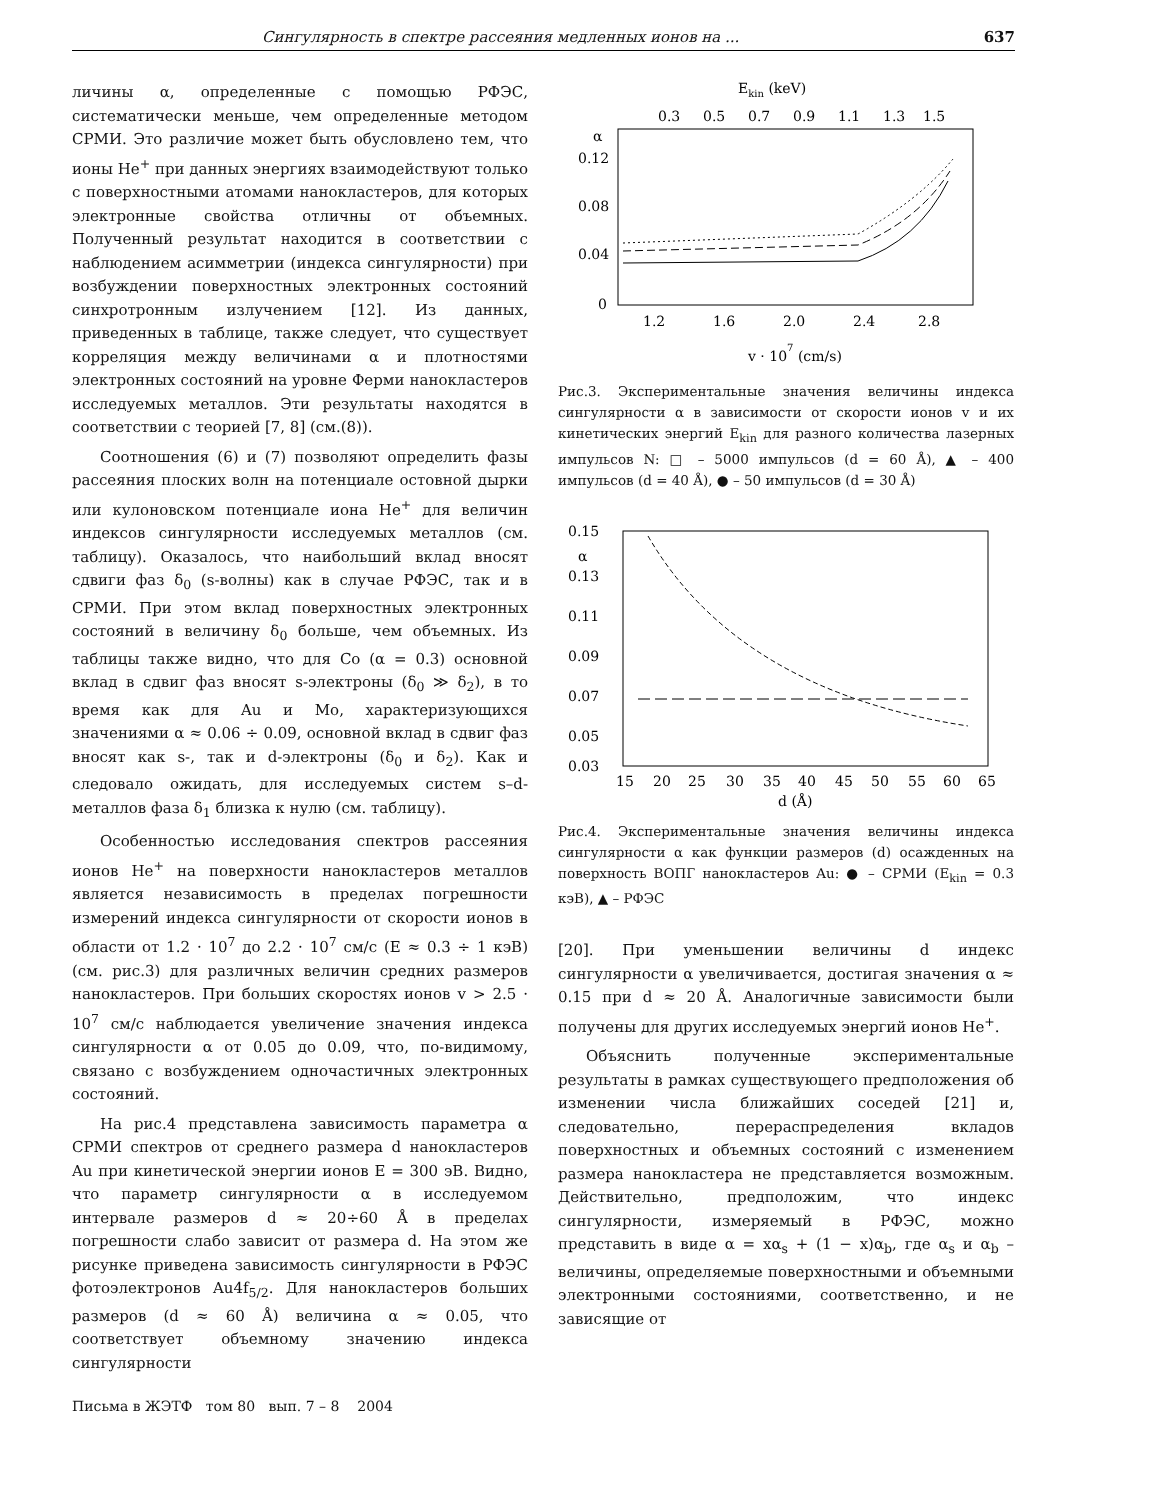Сингулярность в спектре рассеяния медленных ионов на ... 637
личины α, определенные с помощью РФЭС, систематически меньше, чем определенные методом СРМИ. Это различие может быть обусловлено тем, что ионы He<sup>+</sup> при данных энергиях взаимодействуют только с поверхностными атомами нанокластеров, для которых электронные свойства отличны от объемных. Полученный результат находится в соответствии с наблюдением асимметрии (индекса сингулярности) при возбуждении поверхностных электронных состояний синхротронным излучением [12]. Из данных, приведенных в таблице, также следует, что существует корреляция между величинами α и плотностями электронных состояний на уровне Ферми нанокластеров исследуемых металлов. Эти результаты находятся в соответствии с теорией [7, 8] (см.(8)).
Соотношения (6) и (7) позволяют определить фазы рассеяния плоских волн на потенциале остовной дырки или кулоновском потенциале иона He<sup>+</sup> для величин индексов сингулярности исследуемых металлов (см. таблицу). Оказалось, что наибольший вклад вносят сдвиги фаз δ<sub>0</sub> (s-волны) как в случае РФЭС, так и в СРМИ. При этом вклад поверхностных электронных состояний в величину δ<sub>0</sub> больше, чем объемных. Из таблицы также видно, что для Co (α = 0.3) основной вклад в сдвиг фаз вносят s-электроны (δ<sub>0</sub> ≫ δ<sub>2</sub>), в то время как для Au и Mo, характеризующихся значениями α ≈ 0.06 ÷ 0.09, основной вклад в сдвиг фаз вносят как s-, так и d-электроны (δ<sub>0</sub> и δ<sub>2</sub>). Как и следовало ожидать, для исследуемых систем s–d-металлов фаза δ<sub>1</sub> близка к нулю (см. таблицу).
Особенностью исследования спектров рассеяния ионов He<sup>+</sup> на поверхности нанокластеров металлов является независимость в пределах погрешности измерений индекса сингулярности от скорости ионов в области от 1.2 · 10<sup>7</sup> до 2.2 · 10<sup>7</sup> см/с (E ≈ 0.3 ÷ 1 кэВ) (см. рис.3) для различных величин средних размеров нанокластеров. При больших скоростях ионов v > 2.5 · 10<sup>7</sup> см/с наблюдается увеличение значения индекса сингулярности α от 0.05 до 0.09, что, по-видимому, связано с возбуждением одночастичных электронных состояний.
На рис.4 представлена зависимость параметра α СРМИ спектров от среднего размера d нанокластеров Au при кинетической энергии ионов E = 300 эВ. Видно, что параметр сингулярности α в исследуемом интервале размеров d ≈ 20÷60 Å в пределах погрешности слабо зависит от размера d. На этом же рисунке приведена зависимость сингулярности в РФЭС фотоэлектронов Au4f<sub>5/2</sub>. Для нанокластеров больших размеров (d ≈ 60 Å) величина α ≈ 0.05, что соответствует объемному значению индекса сингулярности
Письма в ЖЭТФ том 80 вып. 7 – 8 2004
Ekin (keV)
0.3
0.5
0.7
0.9
1.1
1.3
1.5
α
0.12
0.08
0.04
0
1.2
1.6
2.0
2.4
2.8
v · 107 (cm/s)
Рис.3. Экспериментальные значения величины индекса сингулярности α в зависимости от скорости ионов v и их кинетических энергий E<sub>kin</sub> для разного количества лазерных импульсов N: □ – 5000 импульсов (d = 60 Å), ▲ – 400 импульсов (d = 40 Å), ● – 50 импульсов (d = 30 Å)
0.15
α
0.13
0.11
0.09
0.07
0.05
0.03
15
20
25
30
35
40
45
50
55
60
65
d (Å)
Рис.4. Экспериментальные значения величины индекса сингулярности α как функции размеров (d) осажденных на поверхность ВОПГ нанокластеров Au: ● – СРМИ (E<sub>kin</sub> = 0.3 кэВ), ▲ – РФЭС
[20]. При уменьшении величины d индекс сингулярности α увеличивается, достигая значения α ≈ 0.15 при d ≈ 20 Å. Аналогичные зависимости были получены для других исследуемых энергий ионов He<sup>+</sup>.
Объяснить полученные экспериментальные результаты в рамках существующего предположения об изменении числа ближайших соседей [21] и, следовательно, перераспределения вкладов поверхностных и объемных состояний с изменением размера нанокластера не представляется возможным. Действительно, предположим, что индекс сингулярности, измеряемый в РФЭС, можно представить в виде α = xα<sub>s</sub> + (1 − x)α<sub>b</sub>, где α<sub>s</sub> и α<sub>b</sub> – величины, определяемые поверхностными и объемными электронными состояниями, соответственно, и не зависящие от